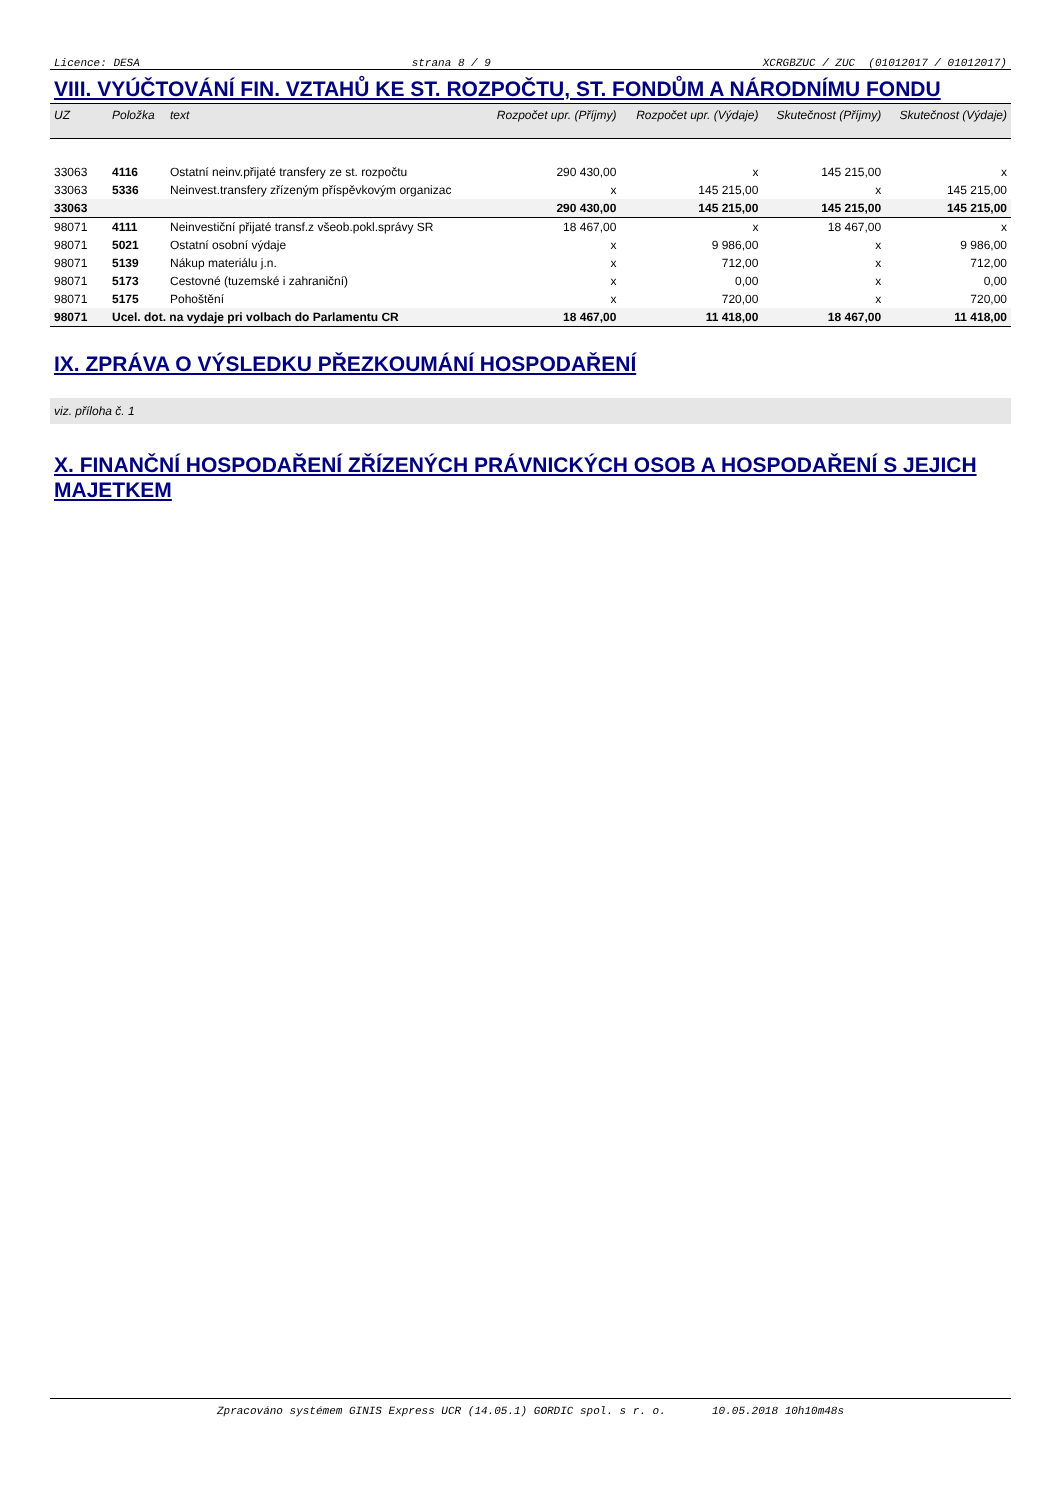Licence: DESA strana 8 / 9 XCRGBZUC / ZUC (01012017 / 01012017)
VIII. VYÚČTOVÁNÍ FIN. VZTAHŮ KE ST. ROZPOČTU, ST. FONDŮM A NÁRODNÍMU FONDU
| UZ | Položka | text | Rozpočet upr. (Příjmy) | Rozpočet upr. (Výdaje) | Skutečnost (Příjmy) | Skutečnost (Výdaje) |
| --- | --- | --- | --- | --- | --- | --- |
| 33063 | 4116 | Ostatní neinv.přijaté transfery ze st. rozpočtu | 290 430,00 | x | 145 215,00 | x |
| 33063 | 5336 | Neinvest.transfery zřízeným příspěvkovým organizac | x | 145 215,00 | x | 145 215,00 |
| 33063 | | | 290 430,00 | 145 215,00 | 145 215,00 | 145 215,00 |
| 98071 | 4111 | Neinvestiční přijaté transf.z všeob.pokl.správy SR | 18 467,00 | x | 18 467,00 | x |
| 98071 | 5021 | Ostatní osobní výdaje | x | 9 986,00 | x | 9 986,00 |
| 98071 | 5139 | Nákup materiálu j.n. | x | 712,00 | x | 712,00 |
| 98071 | 5173 | Cestovné (tuzemské i zahraniční) | x | 0,00 | x | 0,00 |
| 98071 | 5175 | Pohoštění | x | 720,00 | x | 720,00 |
| 98071 | Ucel. dot. na vydaje pri volbach do Parlamentu CR | | 18 467,00 | 11 418,00 | 18 467,00 | 11 418,00 |
IX. ZPRÁVA O VÝSLEDKU PŘEZKOUMÁNÍ HOSPODAŘENÍ
viz. příloha č. 1
X. FINANČNÍ HOSPODAŘENÍ ZŘÍZENÝCH PRÁVNICKÝCH OSOB A HOSPODAŘENÍ S JEJICH MAJETKEM
Zpracováno systémem GINIS Express UCR (14.05.1) GORDIC spol. s r. o. 10.05.2018 10h10m48s